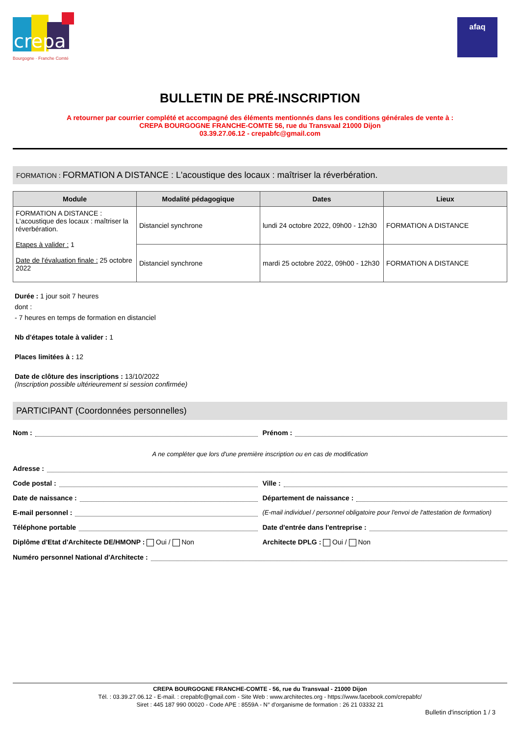crepa
Bourgogne · Franche Comté
afaq
BULLETIN DE PRÉ-INSCRIPTION
A retourner par courrier complété et accompagné des éléments mentionnés dans les conditions générales de vente à :
CREPA BOURGOGNE FRANCHE-COMTE 56, rue du Transvaal 21000 Dijon
03.39.27.06.12 - crepabfc@gmail.com
FORMATION : FORMATION A DISTANCE : L'acoustique des locaux : maîtriser la réverbération.
| Module | Modalité pédagogique | Dates | Lieux |
| --- | --- | --- | --- |
| FORMATION A DISTANCE : L'acoustique des locaux : maîtriser la réverbération. Etapes à valider : 1 Date de l'évaluation finale : 25 octobre 2022 | Distanciel synchrone | lundi 24 octobre 2022, 09h00 - 12h30 | FORMATION A DISTANCE |
| | Distanciel synchrone | mardi 25 octobre 2022, 09h00 - 12h30 | FORMATION A DISTANCE |
Durée : 1 jour soit 7 heures
dont :
- 7 heures en temps de formation en distanciel
Nb d'étapes totale à valider : 1
Places limitées à : 12
Date de clôture des inscriptions : 13/10/2022
(Inscription possible ultérieurement si session confirmée)
PARTICIPANT (Coordonnées personnelles)
Nom : Prénom :
A ne compléter que lors d'une première inscription ou en cas de modification
Adresse :
Code postal : Ville :
Date de naissance : Département de naissance :
E-mail personnel : (E-mail individuel / personnel obligatoire pour l'envoi de l'attestation de formation)
Téléphone portable Date d'entrée dans l'entreprise :
Diplôme d'Etat d'Architecte DE/HMONP : Oui / Non
Architecte DPLG : Oui / Non
Numéro personnel National d'Architecte :
CREPA BOURGOGNE FRANCHE-COMTE - 56, rue du Transvaal - 21000 Dijon
Tél. : 03.39.27.06.12 - E-mail. : crepabfc@gmail.com - Site Web : www.architectes.org - https://www.facebook.com/crepabfc/
Siret : 445 187 990 00020 - Code APE : 8559A - N° d'organisme de formation : 26 21 03332 21
Bulletin d'inscription 1 / 3